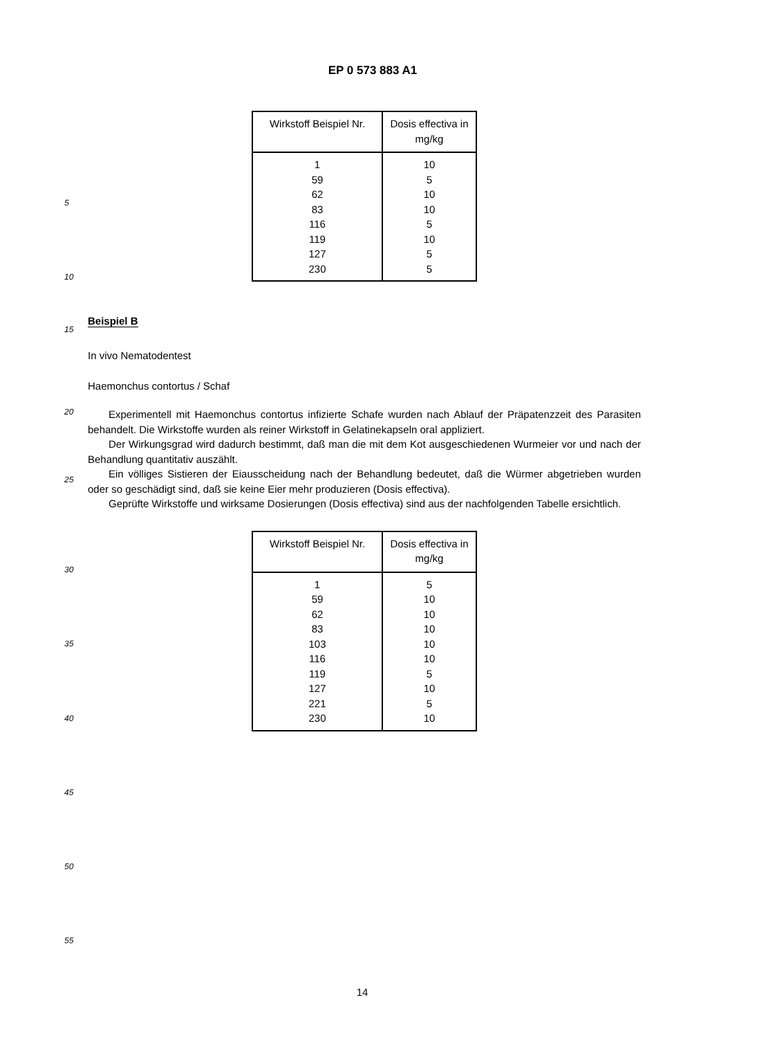EP 0 573 883 A1
| Wirkstoff Beispiel Nr. | Dosis effectiva in mg/kg |
| --- | --- |
| 1 | 10 |
| 59 | 5 |
| 62 | 10 |
| 83 | 10 |
| 116 | 5 |
| 119 | 10 |
| 127 | 5 |
| 230 | 5 |
5
10
15
Beispiel B
In vivo Nematodentest
Haemonchus contortus / Schaf
20
25
Experimentell mit Haemonchus contortus infizierte Schafe wurden nach Ablauf der Präpatenzzeit des Parasiten behandelt. Die Wirkstoffe wurden als reiner Wirkstoff in Gelatinekapseln oral appliziert.
Der Wirkungsgrad wird dadurch bestimmt, daß man die mit dem Kot ausgeschiedenen Wurmeier vor und nach der Behandlung quantitativ auszählt.
Ein völliges Sistieren der Eiausscheidung nach der Behandlung bedeutet, daß die Würmer abgetrieben wurden oder so geschädigt sind, daß sie keine Eier mehr produzieren (Dosis effectiva).
Geprüfte Wirkstoffe und wirksame Dosierungen (Dosis effectiva) sind aus der nachfolgenden Tabelle ersichtlich.
| Wirkstoff Beispiel Nr. | Dosis effectiva in mg/kg |
| --- | --- |
| 1 | 5 |
| 59 | 10 |
| 62 | 10 |
| 83 | 10 |
| 103 | 10 |
| 116 | 10 |
| 119 | 5 |
| 127 | 10 |
| 221 | 5 |
| 230 | 10 |
30
35
40
45
50
55
14